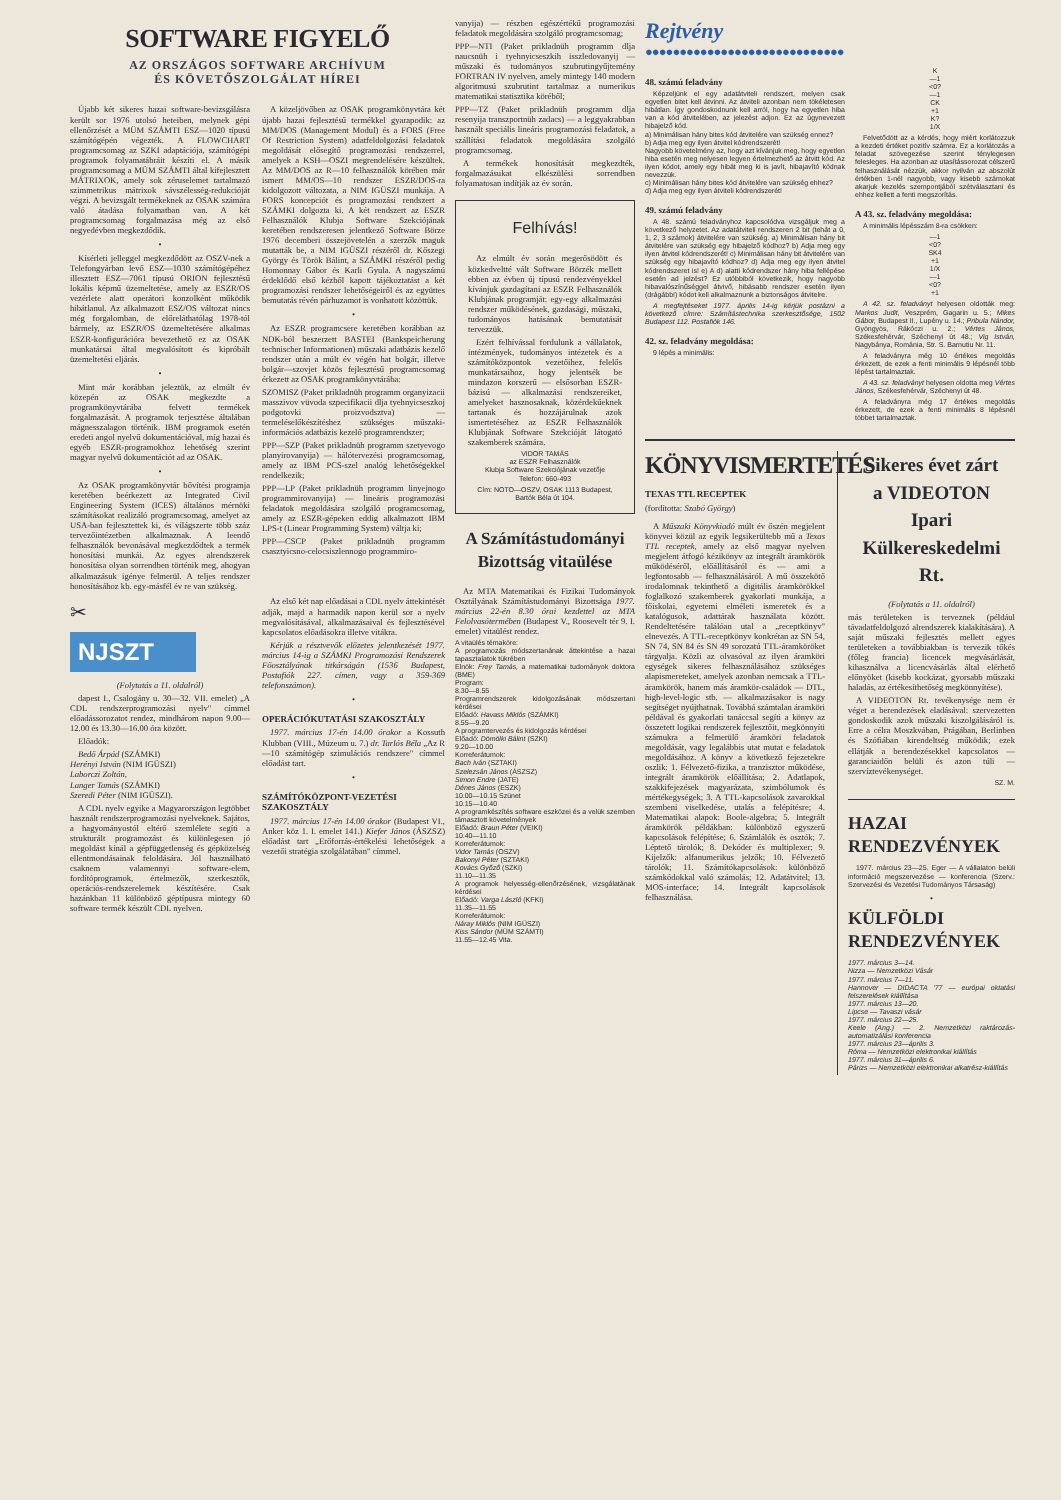SOFTWARE FIGYELŐ
AZ ORSZÁGOS SOFTWARE ARCHÍVUM
ÉS KÖVETŐSZOLGÁLAT HÍREI
Újabb két sikeres hazai software-bevizsgálásra került sor 1976 utolsó heteiben, melynek gépi ellenőrzését a MÜM SZÁMTI ESZ—1020 típusú számítógépén végezték. A FLOWCHART programcsomag az SZKI adaptációja, számítógépi programok folyamatábráit készíti el. A másik programcsomag a MÜM SZÁMTI által kifejlesztett MÁTRIXOK, amely sok zéruselemet tartalmazó szimmetrikus mátrixok sávszélesség-redukcióját végzi. A bevizsgált termékeknek az OSAK számára való átadása folyamatban van. A két programcsomag forgalmazása még az első negyedévben megkezdődik.
•
Kísérleti jelleggel megkezdődött az OSZV-nek a Telefongyárban levő ESZ—1030 számítógépéhez illesztett ESZ—7061 típusú ORION fejlesztésű lokális képmű üzemeltetése, amely az ESZR/OS vezérlete alatt operátori konzolként működik hibátlanul. Az alkalmazott ESZ/OS változat nincs még forgalomban, de előreláthatólag 1978-tól bármely, az ESZR/OS üzemeltetésére alkalmas ESZR-konfigurációra bevezethető ez az OSAK munkatársai által megvalósított és kipróbált üzemeltetési eljárás.
•
Mint már korábban jeleztük, az elmúlt év közepén az OSAK megkezdte a programkönyvtárába felvett termékek forgalmazását. A programok terjesztése általában mágnesszalagon történik. IBM programok esetén eredeti angol nyelvű dokumentációval, míg hazai és egyéb ESZR-programokhoz lehetőség szerint magyar nyelvű dokumentációt ad az OSAK.
•
Az OSAK programkönyvtár bővítési programja keretében beérkezett az Integrated Civil Engineering System (ICES) általános mérnöki számításokat realizáló programcsomag, amelyet az USA-ban fejlesztettek ki, és világszerte több száz tervezőintézetben alkalmaznak. A leendő felhasználók bevonásával megkezdődtek a termék honosítási munkái. Az egyes alrendszerek honosítása olyan sorrendben történik meg, ahogyan alkalmazásuk igénye felmerül. A teljes rendszer honosításához kb. egy-másfél év re van szükség.
✂
NJSZT
(Folytatás a 11. oldalról)
dapest I., Csalogány u. 30—32. VII. emelet) „A CDL rendszerprogramozási nyelv" címmel előadássorozatot rendez, mindhárom napon 9.00—12.00 és 13.30—16.00 óra között.
Előadók:
Bedő Árpád (SZÁMKI)
Herényi István (NIM IGÜSZI)
Laborczi Zoltán,
Langer Tamás (SZÁMKI)
Szeredi Péter (NIM IGÜSZI).
A CDL nyelv egyike a Magyarországon legtöbbet használt rendszerprogramozási nyelveknek. Sajátos, a hagyományostól eltérő szemlélete segíti a strukturált programozást és különlegesen jó megoldást kínál a gépfüggetlenség és gépközelség ellentmondásainak feloldására. Jól használható csaknem valamennyi software-elem, fordítóprogramok, értelmezők, szerkesztők, operációs-rendszerelemek készítésére. Csak hazánkban 11 különböző géptípusra mintegy 60 software termék készült CDL nyelven.
A közeljövőben az OSAK programkönyvtára két újabb hazai fejlesztésű termékkel gyarapodik: az MM/DOS (Management Modul) és a FORS (Free Of Restriction System) adatfeldolgozási feladatok megoldását elősegítő programozási rendszerrel, amelyek a KSH—OSZI megrendelésére készültek. Az MM/DOS az R—10 felhasználók körében már ismert MM/OS—10 rendszer ESZR/DOS-ra kidolgozott változata, a NIM IGÜSZI munkája. A FORS koncepciót és programozási rendszert a SZÁMKI dolgozta ki. A két rendszert az ESZR Felhasználók Klubja Software Szekciójának keretében rendszeresen jelentkező Software Börze 1976 decemberi összejövetelén a szerzők maguk mutatták be, a NIM IGÜSZI részéről dr. Kőszegi György és Török Bálint, a SZÁMKI részéről pedig Homonnay Gábor és Karli Gyula. A nagyszámú érdeklődő első kézből kapott tájékoztatást a két programozási rendszer lehetőségeiről és az együttes bemutatás révén párhuzamot is vonhatott közöttük.
•
Az ESZR programcsere keretében korábban az NDK-ból beszerzett BASTEI (Bankspeicherung technischer Informationen) műszaki adatbázis kezelő rendszer után a múlt év végén hat bolgár, illetve bolgár—szovjet közös fejlesztésű programcsomag érkezett az OSAK programkönyvtárába:
SZOMISZ (Paket prikladnüh programm organyizacii masszivov vüvoda szpecifikacii dlja tyehnyicseszkoj podgotovki proizvodsztva) — termeléselőkészítéshez szükséges műszaki-információs adatbázis kezelő programrendszer;
PPP—SZP (Paket prikladnüh programm szetyevogo planyirovanyija) — hálótervezési programcsomag, amely az IBM PCS-szel analóg lehetőségekkel rendelkezik;
PPP—LP (Paket prikladnüh programm linyejnogo programmirovanyija) — lineáris programozási feladatok megoldására szolgáló programcsomag, amely az ESZR-gépeken eddig alkalmazott IBM LPS-t (Linear Programming System) váltja ki;
PPP—CSCP (Paket prikladnüh programm csasztyicsno-celocsiszlennogo programmiro-
Az első két nap előadásai a CDL nyelv áttekintését adják, majd a harmadik napon kerül sor a nyelv megvalósításával, alkalmazásaival és fejlesztésével kapcsolatos előadásokra illetve vitákra.
Kérjük a résztvevők előzetes jelentkezését 1977. március 14-ig a SZÁMKI Programozási Rendszerek Főosztályának titkárságán (1536 Budapest, Postafiók 227. címen, vagy a 359-369 telefonszámon).
•
OPERÁCIÓKUTATÁSI SZAKOSZTÁLY
1977. március 17-én 14.00 órakor a Kossuth Klubban (VIII., Múzeum u. 7.) dr. Tarlós Béla „Az R—10 számítógép szimulációs rendszere" címmel előadást tart.
•
SZÁMÍTÓKÖZPONT-VEZETÉSI SZAKOSZTÁLY
1977. március 17-én 14.00 órakor (Budapest VI., Anker köz 1. I. emelet 141.) Kiefer János (ÁSZSZ) előadást tart „Erőforrás-értékelési lehetőségek a vezetői stratégia szolgálatában" címmel.
vanyija) — részben egészértékű programozási feladatok megoldására szolgáló programcsomag;
PPP—NTI (Paket prikladnüh programm dlja naucsnüh i tyehnyicseszkih isszledovanyij — műszaki és tudományos szubrutingyűjtemény FORTRAN IV nyelven, amely mintegy 140 modern algoritmusú szubrutint tartalmaz a numerikus matematikai statisztika köréből;
PPP—TZ (Paket prikladnüh programm dlja resenyija transzportnüh zadacs) — a leggyakrabban használt speciális lineáris programozási feladatok, a szállítási feladatok megoldására szolgáló programcsomag.
A termékek honosítását megkezdték, forgalmazásukat elkészülési sorrendben folyamatosan indítják az év során.
Felhívás!
Az elmúlt év során megerősödött és közkedveltté vált Software Börzék mellett ebben az évben új típusú rendezvényekkel kívánjuk gazdagítani az ESZR Felhasználók Klubjának programját: egy-egy alkalmazási rendszer működésének, gazdasági, műszaki, tudományos hatásának bemutatását tervezzük.
Ezért felhívással fordulunk a vállalatok, intézmények, tudományos intézetek és a számítóközpontok vezetőihez, felelős munkatársaihoz, hogy jelentsék be mindazon korszerű — elsősorban ESZR-bázisú — alkalmazási rendszereiket, amelyeket hasznosaknak, közérdekűeknek tartanak és hozzájárulnak azok ismertetéséhez az ESZR Felhasználók Klubjának Software Szekcióját látogató szakemberek számára.
VIDOR TAMÁS
az ESZR Felhasználók
Klubja Software Szekciójának vezetője
Telefon: 660-493
Cím: NOTO—OSZV, OSAK 1113 Budapest, Bartók Béla út 104.
A Számítástudományi
Bizottság vitaülése
Az MTA Matematikai és Fizikai Tudományok Osztályának Számítástudományi Bizottsága 1977. március 22-én 8.30 órai kezdettel az MTA Felolvasótermében (Budapest V., Roosevelt tér 9. I. emelet) vitaülést rendez.
A vitaülés témaköre:
A programozás módszertanának áttekintése a hazai tapasztalatok tükrében
Elnök: Frey Tamás, a matematikai tudományok doktora (BME)
Program:
8.30—8.55
Programrendszerek kidolgozásának módszertani kérdései
Előadó: Havass Miklós (SZÁMKI)
8.55—9.20
A programtervezés és kidolgozás kérdései
Előadó: Dömölki Bálint (SZKI)
9.20—10.00
Korreferátumok:
Bach Iván (SZTAKI)
Szelezsán János (ÁSZSZ)
Simon Endre (JATE)
Dénes János (ESZK)
10.00—10.15 Szünet
10.15—10.40
A programkészítés software eszközei és a velük szemben támasztott követelmények
Előadó: Braun Péter (VEIKI)
10.40—11.10
Korreferátumok:
Vidor Tamás (OSZV)
Bakonyi Péter (SZTAKI)
Kovács Győző (SZKI)
11.10—11.35
A programok helyesség-ellenőrzésének, vizsgálatának kérdései
Előadó: Varga László (KFKI)
11.35—11.55
Korreferátumok:
Náray Miklós (NIM IGÜSZI)
Kiss Sándor (MÜM SZÁMTI)
11.55—12.45 Vita.
Rejtvény
●●●●●●●●●●●●●●●●●●●●●●●●●●●●●
48. számú feladvány
Képzeljünk el egy adatátviteli rendszert, melyen csak egyetlen bitet kell átvinni. Az átviteli azonban nem tökéletesen hibátlan. Így gondoskodnunk kell arról, hogy ha egyetlen hiba van a kód átvitelében, az jelezést adjon. Ez az úgynevezett hibajelző kód.
a) Minimálisan hány bites kód átvitelére van szükség ennez?
b) Adja meg egy ilyen átvitel kódrendszerét!
Nagyobb követelmény az, hogy azt kívánjuk meg, hogy egyetlen hiba esetén meg nelyesen legyen értelmezhető az átvitt kód. Az ilyen kódot, amely egy hibát meg ki is javít, hibajavító kódnak nevezzük.
c) Minimálisan hány bites kód átvitelére van szükség ehhez?
d) Adja meg egy ilyen átviteli kódrendszerét!
49. számú feladvány
A 48. számú feladványhoz kapcsolódva vizsgáljuk meg a következő helyzetet. Az adatátviteli rendszeren 2 bit (tehát a 0, 1, 2, 3 számok) átvitelére van szükség. a) Minimálisan hány bit átvitelére van szükség egy hibajelző kódhoz? b) Adja meg egy ilyen átvitel kódrendszerét! c) Minimálisan hány bit átvitelére van szükség egy hibajavító kódhoz? d) Adja meg egy ilyen átvitel kódrendszeret is! e) A d) alatti kódrendszer hány hiba fellépése esetén ad jelzést? Ez utóbbiból következik, hogy nagyobb hibavalószínűséggel átvivő, hibásabb rendszer esetén ilyen (drágább!) kódot kell alkalmaznunk a biztonságos átvitelre.
A megfejtéseket 1977. április 14-ig kérjük postázni a következő címre: Számítástechnika szerkesztősége, 1502 Budapest 112. Postafiók 146.
42. sz. feladvány megoldása:
9 lépés a minimális:
K
—1
<0?
—1
CK
+1
K?
1/X
Felvetődött az a kérdés, hogy miért korlátozzuk a kezdeti értéket pozitív számra. Ez a korlátozás a feladat szövegezése szerint ténylegesen felesleges. Ha azonban az utasítássorozat célszerű felhasználását nézzük, akkor nyilván az abszolút értékben 1-nél nagyobb, vagy kisebb számokat akarjuk kezelés szempontjából szétválasztani és ehhez kellett a fenti megszorítás.
A 43. sz. feladvány megoldása:
A minimális lépésszám 8-ra csökken:
—1
<0?
SK4
+1
1/X
—1
<0?
+1
A 42. sz. feladványt helyesen oldották meg: Markos Judit, Veszprém, Gagarin u. 5.; Mikes Gábor, Budapest II., Lupény u. 14.; Pribula Nándor, Gyöngyös, Rákóczi u. 2.; Vértes János, Székesfehérvár, Széchenyi út 48.; Vig István, Nagybánya, Románia, Str. S. Barnutiu Nr. 11.
A feladványra még 10 értékes megoldás érkezett, de ezek a fenti minimális 9 lépésnél több lépést tartalmaztak.
A 43. sz. feladványt helyesen oldotta meg Vértes János, Székesfehérvár, Széchenyi út 48.
A feladványra még 17 értékes megoldás érkezett, de ezek a fenti minimális 8 lépésnél többet tartalmaztak.
KÖNYVISMERTETÉS
TEXAS TTL RECEPTEK
(fordította: Szabó György)
A Műszaki Könyvkiadó múlt év őszén megjelent könyvei közül az egyik legsikerültebb mű a Texas TTL receptek, amely az első magyar nyelven megjelent átfogó kézikönyv az integrált áramkörök működéséről, előállításáról és — ami a legfontosabb — felhasználásáról. A mű összekötő irodalomnak tekinthető a digitális áramkörökkel foglalkozó szakemberek gyakorlati munkája, a főiskolai, egyetemi elméleti ismeretek és a katalógusok, adattárak használata között. Rendeltetésére találóan utal a „receptkönyv" elnevezés. A TTL-receptkönyv konkrétan az SN 54, SN 74, SN 84 és SN 49 sorozatú TTL-áramköröket tárgyalja. Közli az olvasóval az ilyen áramköri egységek sikeres felhasználásához szükséges alapismereteket, amelyek azonban nemcsak a TTL-áramkörök, hanem más áramkör-családok — DTL, high-level-logic stb. — alkalmazásakor is nagy segítséget nyújthatnak. Továbbá számtalan áramköri példával és gyakorlati tanáccsal segíti a könyv az összetett logikai rendszerek fejlesztőit, megkönnyíti számukra a felmerülő áramköri feladatok megoldását, vagy legalábbis utat mutat e feladatok megoldásához. A könyv a következő fejezetekre oszlik: 1. Félvezető-fizika, a tranzisztor működése, integrált áramkörök előállítása; 2. Adatlapok, szakkifejezések magyarázata, szimbólumok és mértékegységek; 3. A TTL-kapcsolások zavarokkal szembeni viselkedése, utalás a felépítésre; 4. Matematikai alapok: Boole-algebra; 5. Integrált áramkörök példákban: különböző egyszerű kapcsolások felépítése; 6. Számlálók és osztók; 7. Léptető tárolók; 8. Dekóder és multiplexer; 9. Kijelzők: alfanumerikus jelzők; 10. Félvezető tárolók; 11. Számítókapcsolások: különböző számkódokkal való számolás; 12. Adatátvitel; 13. MOS-interface; 14. Integrált kapcsolások felhasználása.
Sikeres évet zárt
a VIDEOTON
Ipari
Külkereskedelmi Rt.
(Folytatás a 11. oldalról)
más területeken is terveznek (például távadatfeldolgozó alrendszerek kialakítására). A saját műszaki fejlesztés mellett egyes területeken a továbbiakban is tervezik tőkés (főleg francia) licencek megvásárlását, kihasználva a licencvásárlás által elérhető előnyöket (kisebb kockázat, gyorsabb műszaki haladás, az értékesíthetőség megkönnyítése).
A VIDEOTON Rt. tevékenysége nem ér véget a berendezések eladásával: szervezetten gondoskodik azok műszaki kiszolgálásáról is. Erre a célra Moszkvában, Prágában, Berlinben és Szófiában kirendeltség működik; ezek ellátják a berendezésekkel kapcsolatos — garanciaidőn belüli és azon túli — szervíztevékenységet.
SZ. M.
HAZAI
RENDEZVÉNYEK
1977. március 23—25. Eger — A vállalaton belüli információ megszervezése — konferencia (Szerv.: Szervezési és Vezetési Tudományos Társaság)
•
KÜLFÖLDI
RENDEZVÉNYEK
1977. március 3—14.
Nizza — Nemzetközi Vásár
1977. március 7—11.
Hannover — DIDACTA '77 — európai oktatási felszerelések kiállítása
1977. március 13—20.
Lipcse — Tavaszi vásár
1977. március 22—25.
Keele (Ang.) — 2. Nemzetközi raktározás-automatizálási konferencia
1977. március 23—április 3.
Róma — Nemzetközi elektronikai kiállítás
1977. március 31—április 6.
Párizs — Nemzetközi elektronikai alkatrész-kiállítás